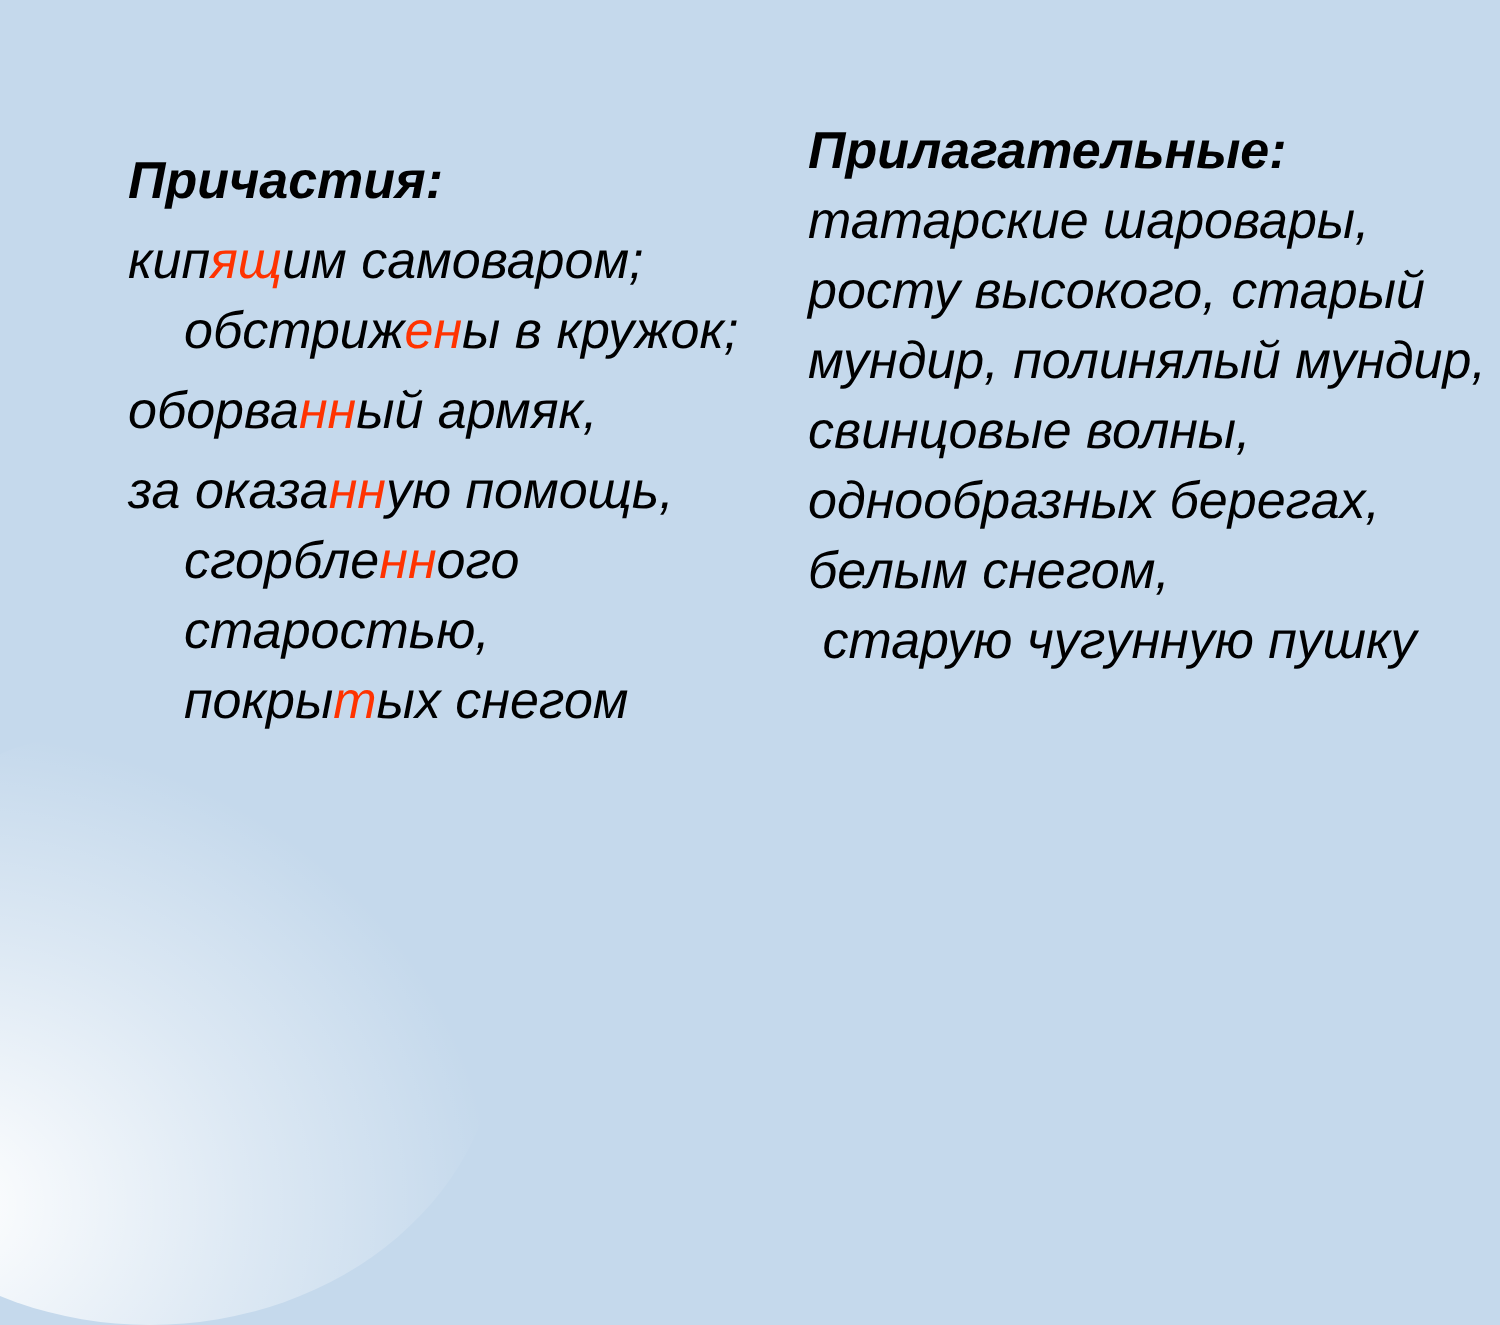Причастия:
кипящим самоваром;
обстрижены в кружок;
оборванный армяк,
за оказанную помощь,
сгорбленного старостью,
покрытых снегом
Прилагательные:
татарские шаровары, росту высокого, старый мундир, полинялый мундир, свинцовые волны, однообразных берегах, белым снегом,
старую чугунную пушку